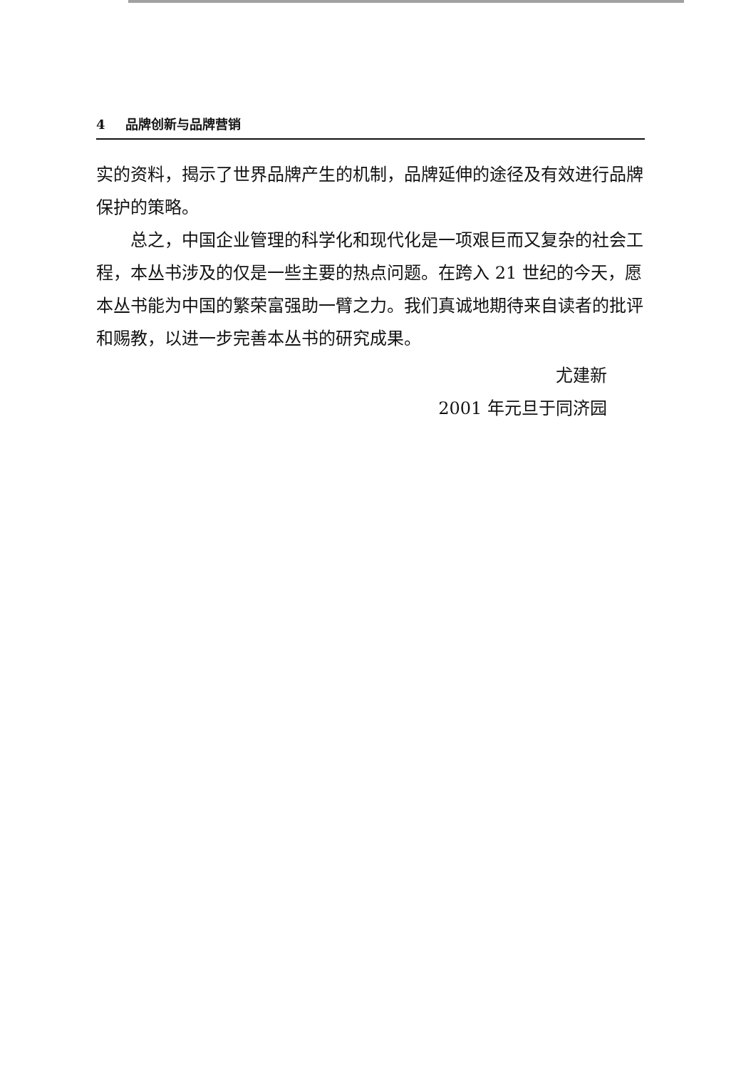4 品牌创新与品牌营销
实的资料，揭示了世界品牌产生的机制，品牌延伸的途径及有效进行品牌保护的策略。
总之，中国企业管理的科学化和现代化是一项艰巨而又复杂的社会工程，本丛书涉及的仅是一些主要的热点问题。在跨入 21 世纪的今天，愿本丛书能为中国的繁荣富强助一臂之力。我们真诚地期待来自读者的批评和赐教，以进一步完善本丛书的研究成果。
尤建新
2001 年元旦于同济园